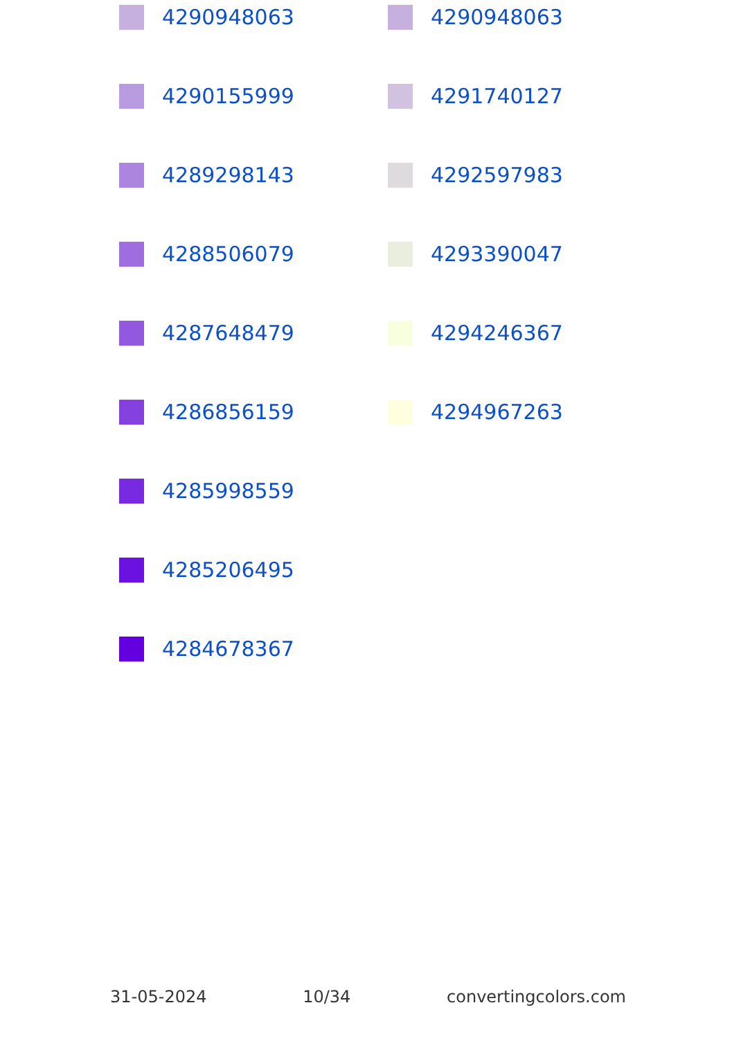4290948063
4290155999
4289298143
4288506079
4287648479
4286856159
4285998559
4285206495
4284678367
4290948063
4291740127
4292597983
4293390047
4294246367
4294967263
31-05-2024 10/34 convertingcolors.com